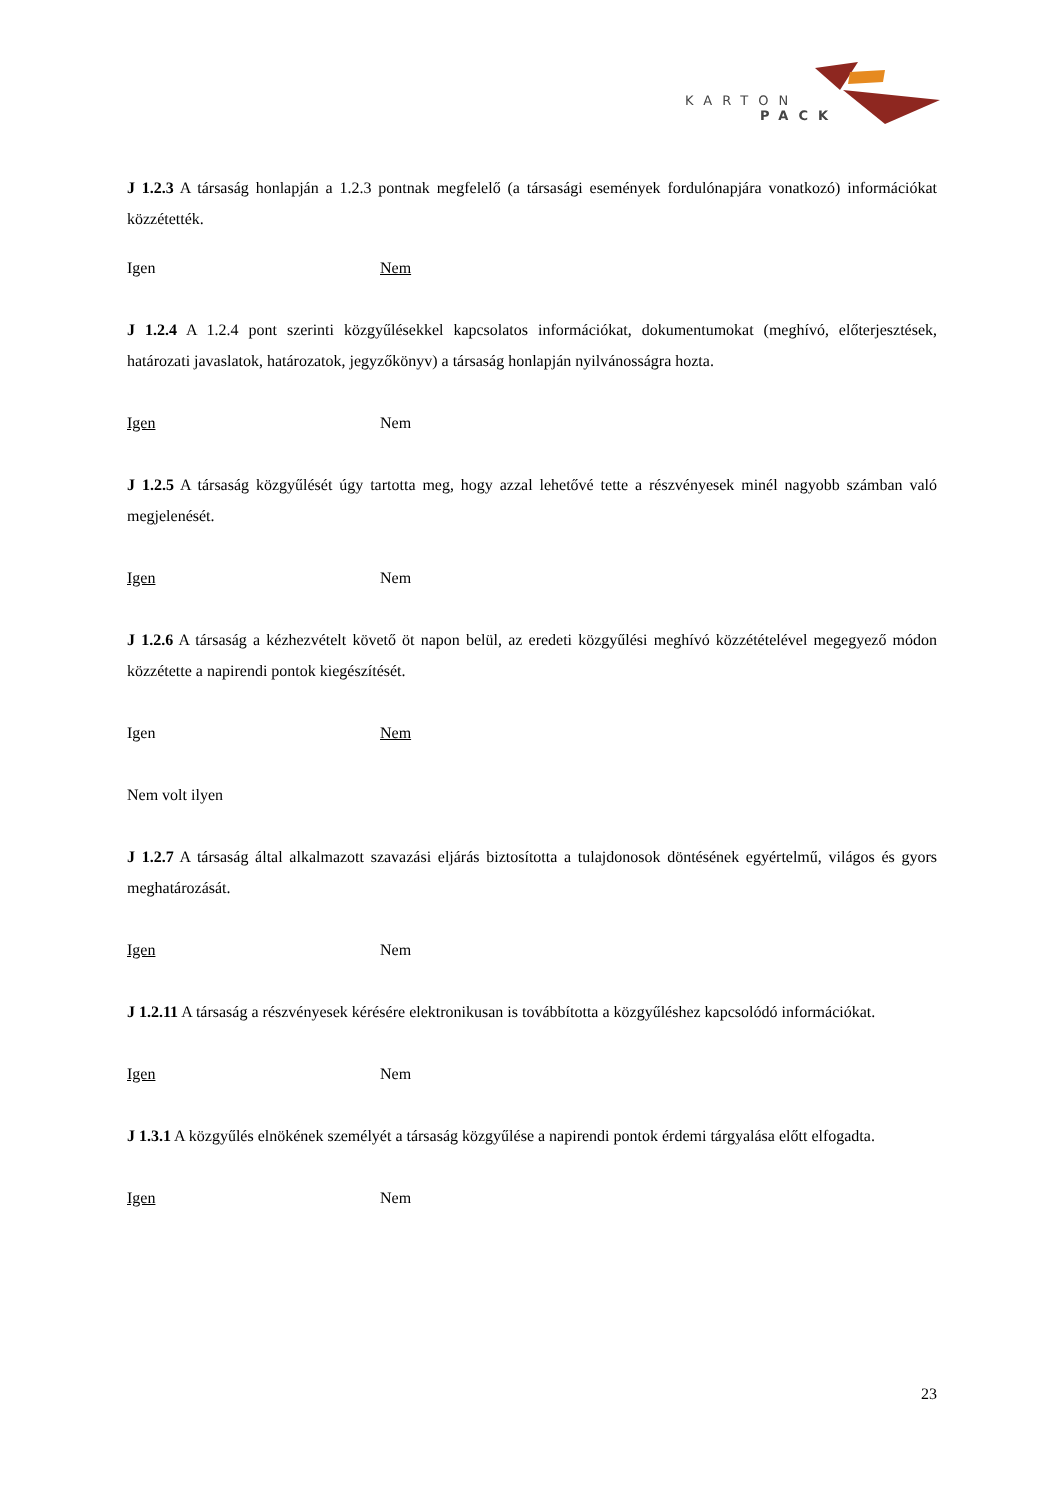KARTON
PACK
J 1.2.3 A társaság honlapján a 1.2.3 pontnak megfelelő (a társasági események fordulónapjára vonatkozó) információkat közzétették.
Igen Nem
J 1.2.4 A 1.2.4 pont szerinti közgyűlésekkel kapcsolatos információkat, dokumentumokat (meghívó, előterjesztések, határozati javaslatok, határozatok, jegyzőkönyv) a társaság honlapján nyilvánosságra hozta.
Igen Nem
J 1.2.5 A társaság közgyűlését úgy tartotta meg, hogy azzal lehetővé tette a részvényesek minél nagyobb számban való megjelenését.
Igen Nem
J 1.2.6 A társaság a kézhezvételt követő öt napon belül, az eredeti közgyűlési meghívó közzétételével megegyező módon közzétette a napirendi pontok kiegészítését.
Igen Nem
Nem volt ilyen
J 1.2.7 A társaság által alkalmazott szavazási eljárás biztosította a tulajdonosok döntésének egyértelmű, világos és gyors meghatározását.
Igen Nem
J 1.2.11 A társaság a részvényesek kérésére elektronikusan is továbbította a közgyűléshez kapcsolódó információkat.
Igen Nem
J 1.3.1 A közgyűlés elnökének személyét a társaság közgyűlése a napirendi pontok érdemi tárgyalása előtt elfogadta.
Igen Nem
23